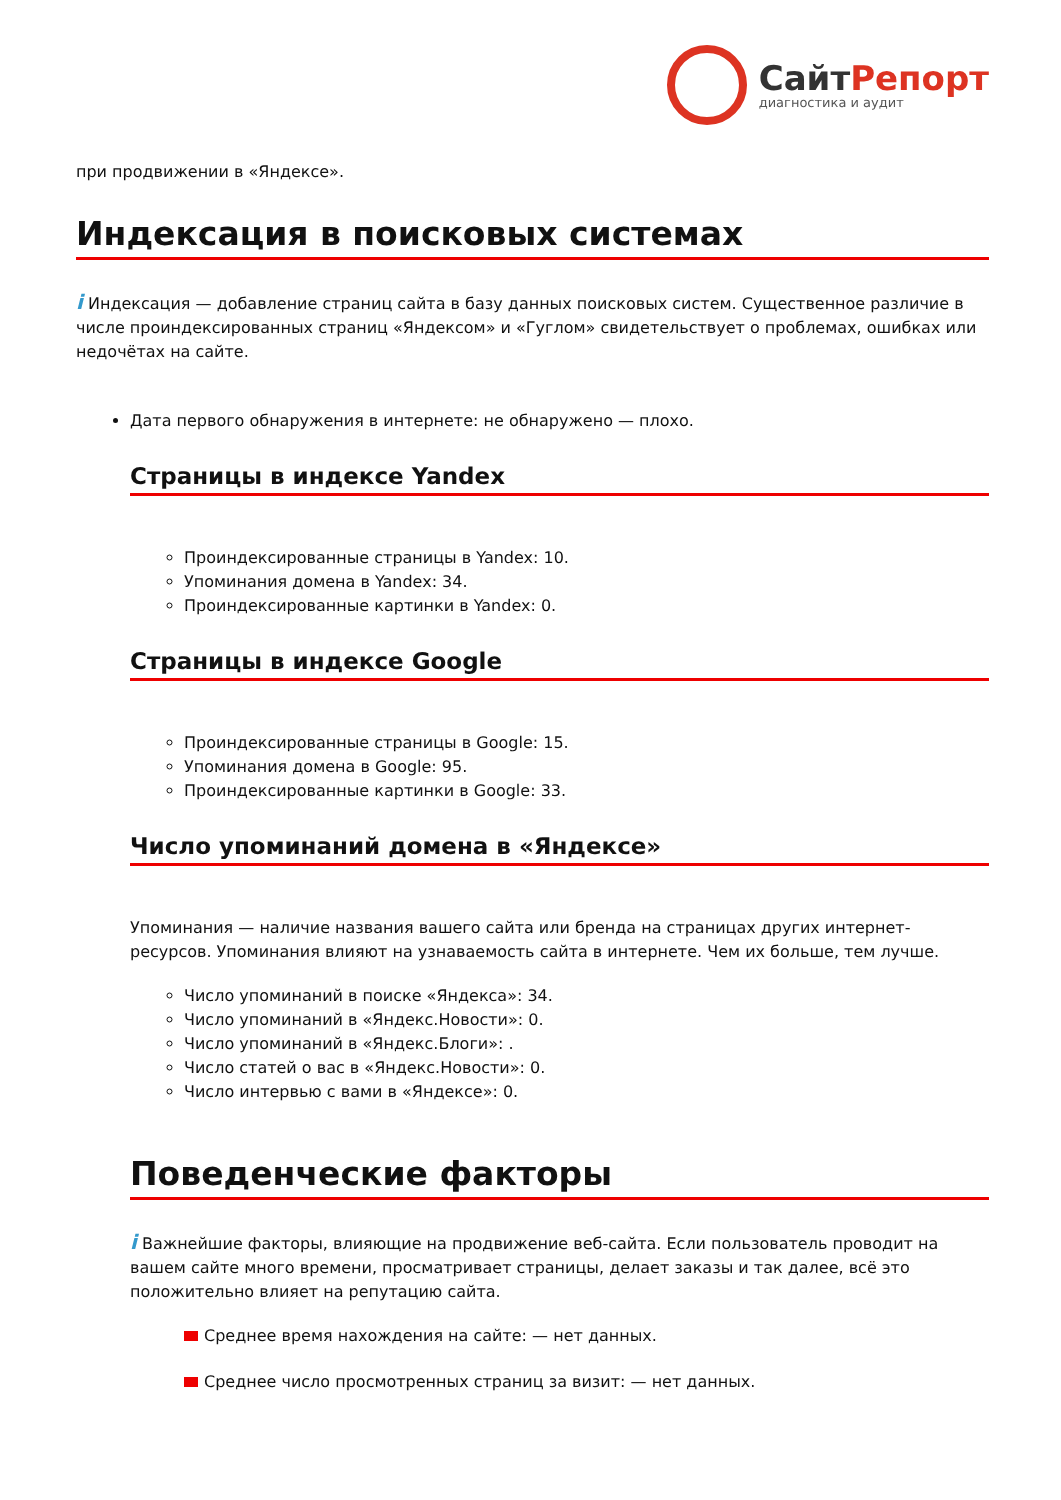СайтРепорт
диагностика и аудит
при продвижении в «Яндексе».
Индексация в поисковых системах
i Индексация — добавление страниц сайта в базу данных поисковых систем. Существенное различие в числе проиндексированных страниц «Яндексом» и «Гуглом» свидетельствует о проблемах, ошибках или недочётах на сайте.
Дата первого обнаружения в интернете: не обнаружено — плохо.
Страницы в индексе Yandex
Проиндексированные страницы в Yandex: 10.
Упоминания домена в Yandex: 34.
Проиндексированные картинки в Yandex: 0.
Страницы в индексе Google
Проиндексированные страницы в Google: 15.
Упоминания домена в Google: 95.
Проиндексированные картинки в Google: 33.
Число упоминаний домена в «Яндексе»
Упоминания — наличие названия вашего сайта или бренда на страницах других интернет-ресурсов. Упоминания влияют на узнаваемость сайта в интернете. Чем их больше, тем лучше.
Число упоминаний в поиске «Яндекса»: 34.
Число упоминаний в «Яндекс.Новости»: 0.
Число упоминаний в «Яндекс.Блоги»: .
Число статей о вас в «Яндекс.Новости»: 0.
Число интервью с вами в «Яндексе»: 0.
Поведенческие факторы
i Важнейшие факторы, влияющие на продвижение веб-сайта. Если пользователь проводит на вашем сайте много времени, просматривает страницы, делает заказы и так далее, всё это положительно влияет на репутацию сайта.
Среднее время нахождения на сайте: — нет данных.
Среднее число просмотренных страниц за визит: — нет данных.